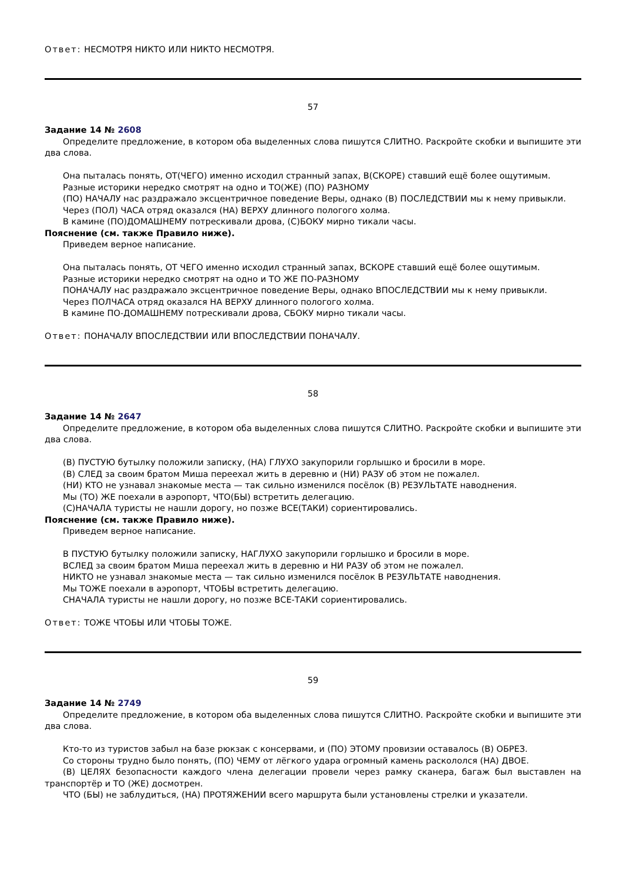Ответ: НЕСМОТРЯ НИКТО ИЛИ НИКТО НЕСМОТРЯ.
57
Задание 14 № 2608
Определите предложение, в котором оба выделенных слова пишутся СЛИТНО. Раскройте скобки и выпишите эти два слова.
Она пыталась понять, ОТ(ЧЕГО) именно исходил странный запах, В(СКОРЕ) ставший ещё более ощутимым.
Разные историки нередко смотрят на одно и ТО(ЖЕ) (ПО) РАЗНОМУ
(ПО) НАЧАЛУ нас раздражало эксцентричное поведение Веры, однако (В) ПОСЛЕДСТВИИ мы к нему привыкли.
Через (ПОЛ) ЧАСА отряд оказался (НА) ВЕРХУ длинного пологого холма.
В камине (ПО)ДОМАШНЕМУ потрескивали дрова, (С)БОКУ мирно тикали часы.
Пояснение (см. также Правило ниже).
Приведем верное написание.
Она пыталась понять, ОТ ЧЕГО именно исходил странный запах, ВСКОРЕ ставший ещё более ощутимым.
Разные историки нередко смотрят на одно и ТО ЖЕ ПО-РАЗНОМУ
ПОНАЧАЛУ нас раздражало эксцентричное поведение Веры, однако ВПОСЛЕДСТВИИ мы к нему привыкли.
Через ПОЛЧАСА отряд оказался НА ВЕРХУ длинного пологого холма.
В камине ПО-ДОМАШНЕМУ потрескивали дрова, СБОКУ мирно тикали часы.
Ответ: ПОНАЧАЛУ ВПОСЛЕДСТВИИ ИЛИ ВПОСЛЕДСТВИИ ПОНАЧАЛУ.
58
Задание 14 № 2647
Определите предложение, в котором оба выделенных слова пишутся СЛИТНО. Раскройте скобки и выпишите эти два слова.
(В) ПУСТУЮ бутылку положили записку, (НА) ГЛУХО закупорили горлышко и бросили в море.
(В) СЛЕД за своим братом Миша переехал жить в деревню и (НИ) РАЗУ об этом не пожалел.
(НИ) КТО не узнавал знакомые места — так сильно изменился посёлок (В) РЕЗУЛЬТАТЕ наводнения.
Мы (ТО) ЖЕ поехали в аэропорт, ЧТО(БЫ) встретить делегацию.
(С)НАЧАЛА туристы не нашли дорогу, но позже ВСЕ(ТАКИ) сориентировались.
Пояснение (см. также Правило ниже).
Приведем верное написание.
В ПУСТУЮ бутылку положили записку, НАГЛУХО закупорили горлышко и бросили в море.
ВСЛЕД за своим братом Миша переехал жить в деревню и НИ РАЗУ об этом не пожалел.
НИКТО не узнавал знакомые места — так сильно изменился посёлок В РЕЗУЛЬТАТЕ наводнения.
Мы ТОЖЕ поехали в аэропорт, ЧТОБЫ встретить делегацию.
СНАЧАЛА туристы не нашли дорогу, но позже ВСЕ-ТАКИ сориентировались.
Ответ: ТОЖЕ ЧТОБЫ ИЛИ ЧТОБЫ ТОЖЕ.
59
Задание 14 № 2749
Определите предложение, в котором оба выделенных слова пишутся СЛИТНО. Раскройте скобки и выпишите эти два слова.
Кто-то из туристов забыл на базе рюкзак с консервами, и (ПО) ЭТОМУ провизии оставалось (В) ОБРЕЗ.
Со стороны трудно было понять, (ПО) ЧЕМУ от лёгкого удара огромный камень раскололся (НА) ДВОЕ.
(В) ЦЕЛЯХ безопасности каждого члена делегации провели через рамку сканера, багаж был выставлен на транспортёр и ТО (ЖЕ) досмотрен.
ЧТО (БЫ) не заблудиться, (НА) ПРОТЯЖЕНИИ всего маршрута были установлены стрелки и указатели.